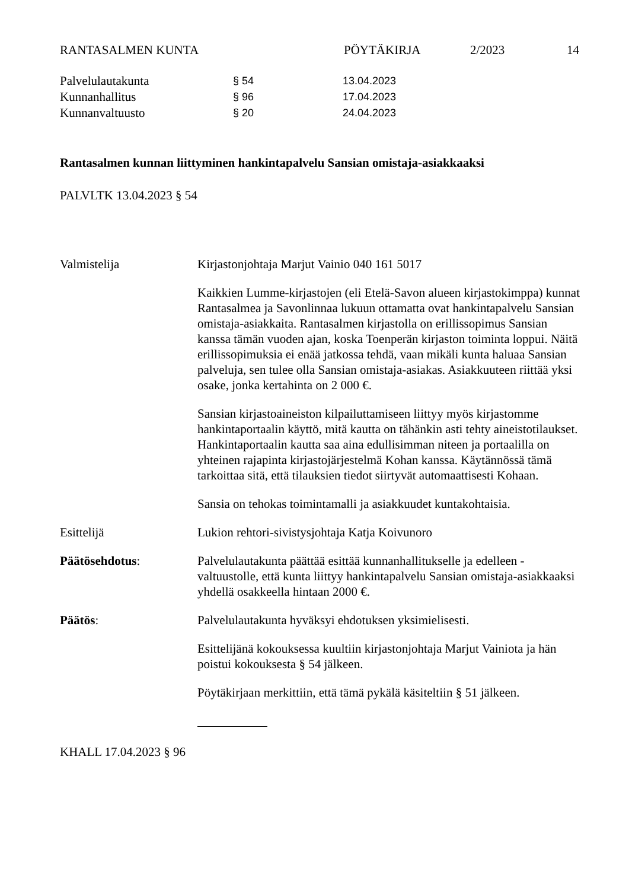RANTASALMEN KUNTA PÖYTÄKIRJA 2/2023 14
Palvelulautakunta § 54 13.04.2023
Kunnanhallitus § 96 17.04.2023
Kunnanvaltuusto § 20 24.04.2023
Rantasalmen kunnan liittyminen hankintapalvelu Sansian omistaja-asiakkaaksi
PALVLTK 13.04.2023 § 54
Valmistelija Kirjastonjohtaja Marjut Vainio 040 161 5017
Kaikkien Lumme-kirjastojen (eli Etelä-Savon alueen kirjastokimppa) kunnat Rantasalmea ja Savonlinnaa lukuun ottamatta ovat hankintapalvelu Sansian omistaja-asiakkaita. Rantasalmen kirjastolla on erillissopimus Sansian kanssa tämän vuoden ajan, koska Toenperän kirjaston toiminta loppui. Näitä erillissopimuksia ei enää jatkossa tehdä, vaan mikäli kunta haluaa Sansian palveluja, sen tulee olla Sansian omistaja-asiakas. Asiakkuuteen riittää yksi osake, jonka kertahinta on 2 000 €.
Sansian kirjastoaineiston kilpailuttamiseen liittyy myös kirjastomme hankintaportaalin käyttö, mitä kautta on tähänkin asti tehty aineistotilaukset. Hankintaportaalin kautta saa aina edullisimman niteen ja portaalilla on yhteinen rajapinta kirjastojärjestelmä Kohan kanssa. Käytännössä tämä tarkoittaa sitä, että tilauksien tiedot siirtyvät automaattisesti Kohaan.
Sansia on tehokas toimintamalli ja asiakkuudet kuntakohtaisia.
Esittelijä Lukion rehtori-sivistysjohtaja Katja Koivunoro
Päätösehdotus: Palvelulautakunta päättää esittää kunnanhallitukselle ja edelleen -valtuustolle, että kunta liittyy hankintapalvelu Sansian omistaja-asiakkaaksi yhdellä osakkeella hintaan 2000 €.
Päätös: Palvelulautakunta hyväksyi ehdotuksen yksimielisesti.
Esittelijänä kokouksessa kuultiin kirjastonjohtaja Marjut Vainiota ja hän poistui kokouksesta § 54 jälkeen.
Pöytäkirjaan merkittiin, että tämä pykälä käsiteltiin § 51 jälkeen.
KHALL 17.04.2023 § 96